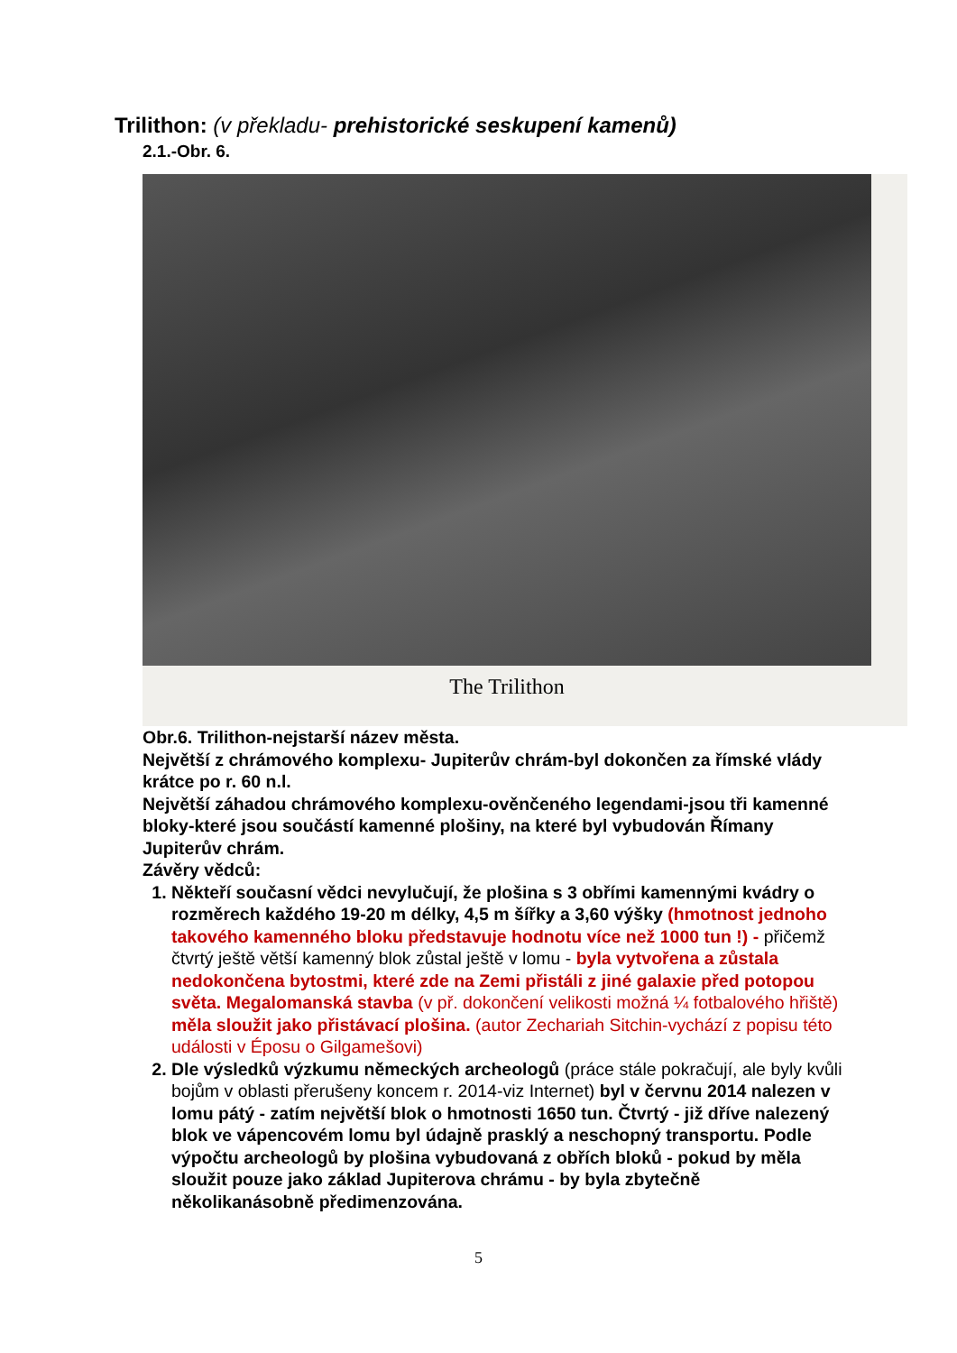Trilithon: (v překladu- prehistorické seskupení kamenů)
2.1.-Obr. 6.
The Trilithon
Obr.6. Trilithon-nejstarší název města.
Největší z chrámového komplexu- Jupiterův chrám-byl dokončen za římské vlády krátce po r. 60 n.l.
Největší záhadou chrámového komplexu-ověnčeného legendami-jsou tři kamenné bloky-které jsou součástí kamenné plošiny, na které byl vybudován Římany Jupiterův chrám.
Závěry vědců:
1. Někteří současní vědci nevylučují, že plošina s 3 obřími kamennými kvádry o rozměrech každého 19-20 m délky, 4,5 m šířky a 3,60 výšky (hmotnost jednoho takového kamenného bloku představuje hodnotu více než 1000 tun !) - přičemž čtvrtý ještě větší kamenný blok zůstal ještě v lomu - byla vytvořena a zůstala nedokončena bytostmi, které zde na Zemi přistáli z jiné galaxie před potopou světa. Megalomanská stavba (v př. dokončení velikosti možná ¼ fotbalového hřiště) měla sloužit jako přistávací plošina. (autor Zechariah Sitchin-vychází z popisu této události v Éposu o Gilgamešovi)
2. Dle výsledků výzkumu německých archeologů (práce stále pokračují, ale byly kvůli bojům v oblasti přerušeny koncem r. 2014-viz Internet) byl v červnu 2014 nalezen v lomu pátý - zatím největší blok o hmotnosti 1650 tun. Čtvrtý - již dříve nalezený blok ve vápencovém lomu byl údajně prasklý a neschopný transportu. Podle výpočtu archeologů by plošina vybudovaná z obřích bloků - pokud by měla sloužit pouze jako základ Jupiterova chrámu - by byla zbytečně několikanásobně předimenzována.
5